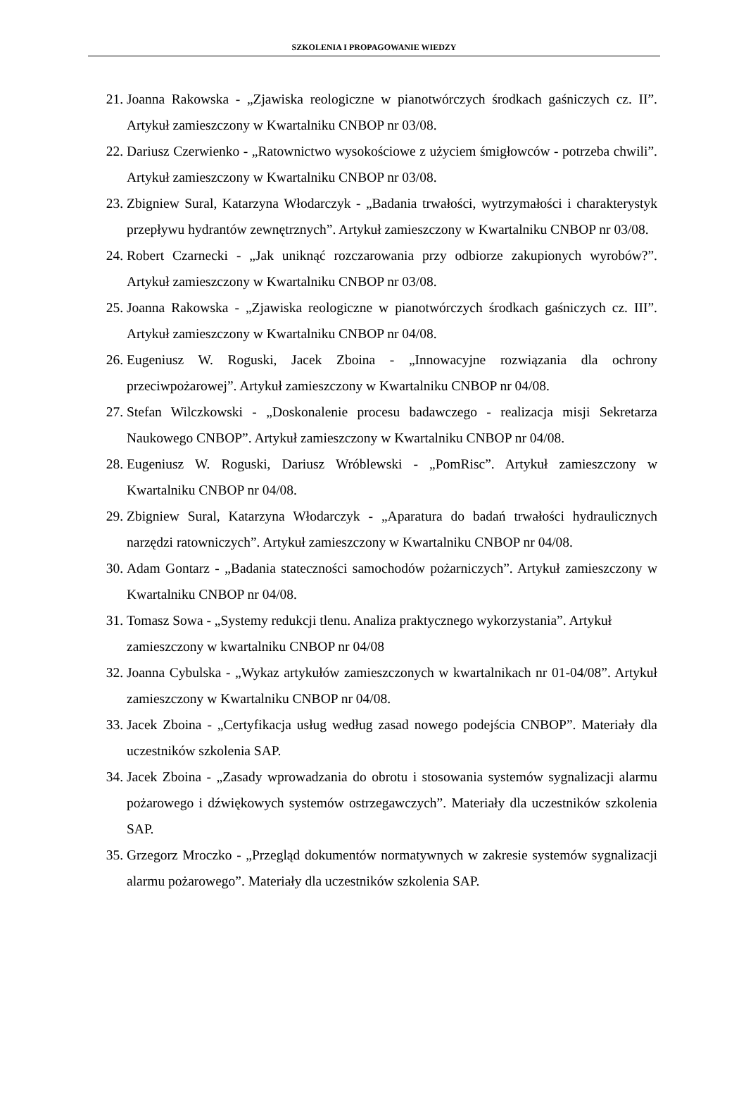SZKOLENIA I PROPAGOWANIE WIEDZY
21. Joanna Rakowska - „Zjawiska reologiczne w pianotwórczych środkach gaśniczych cz. II”. Artykuł zamieszczony w Kwartalniku CNBOP nr 03/08.
22. Dariusz Czerwienko - „Ratownictwo wysokościowe z użyciem śmigłowców - potrzeba chwili”. Artykuł zamieszczony w Kwartalniku CNBOP nr 03/08.
23. Zbigniew Sural, Katarzyna Włodarczyk - „Badania trwałości, wytrzymałości i charakterystyk przepływu hydrantów zewnętrznych”. Artykuł zamieszczony w Kwartalniku CNBOP nr 03/08.
24. Robert Czarnecki - „Jak uniknąć rozczarowania przy odbiorze zakupionych wyrobów?”. Artykuł zamieszczony w Kwartalniku CNBOP nr 03/08.
25. Joanna Rakowska - „Zjawiska reologiczne w pianotwórczych środkach gaśniczych cz. III”. Artykuł zamieszczony w Kwartalniku CNBOP nr 04/08.
26. Eugeniusz W. Roguski, Jacek Zboina - „Innowacyjne rozwiązania dla ochrony przeciwpożarowej”. Artykuł zamieszczony w Kwartalniku CNBOP nr 04/08.
27. Stefan Wilczkowski - „Doskonalenie procesu badawczego - realizacja misji Sekretarza Naukowego CNBOP”. Artykuł zamieszczony w Kwartalniku CNBOP nr 04/08.
28. Eugeniusz W. Roguski, Dariusz Wróblewski - „PomRisc”. Artykuł zamieszczony w Kwartalniku CNBOP nr 04/08.
29. Zbigniew Sural, Katarzyna Włodarczyk - „Aparatura do badań trwałości hydraulicznych narzędzi ratowniczych”. Artykuł zamieszczony w Kwartalniku CNBOP nr 04/08.
30. Adam Gontarz - „Badania stateczności samochodów pożarniczych”. Artykuł zamieszczony w Kwartalniku CNBOP nr 04/08.
31. Tomasz Sowa - „Systemy redukcji tlenu. Analiza praktycznego wykorzystania”. Artykuł zamieszczony w kwartalniku CNBOP nr 04/08
32. Joanna Cybulska - „Wykaz artykułów zamieszczonych w kwartalnikach nr 01-04/08”. Artykuł zamieszczony w Kwartalniku CNBOP nr 04/08.
33. Jacek Zboina - „Certyfikacja usług według zasad nowego podejścia CNBOP”. Materiały dla uczestników szkolenia SAP.
34. Jacek Zboina - „Zasady wprowadzania do obrotu i stosowania systemów sygnalizacji alarmu pożarowego i dźwiękowych systemów ostrzegawczych”. Materiały dla uczestników szkolenia SAP.
35. Grzegorz Mroczko - „Przegląd dokumentów normatywnych w zakresie systemów sygnalizacji alarmu pożarowego”. Materiały dla uczestników szkolenia SAP.